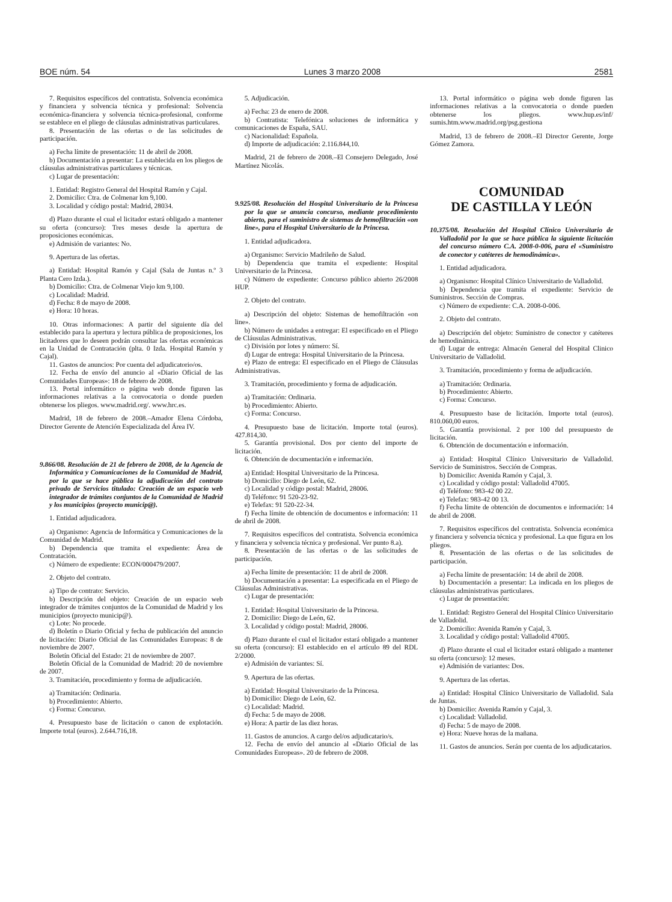BOE núm. 54 Lunes 3 marzo 2008 2581
7. Requisitos específicos del contratista. Solvencia económica y financiera y solvencia técnica y profesional: Solvencia económica-financiera y solvencia técnica-profesional, conforme se establece en el pliego de cláusulas administrativas particulares.
8. Presentación de las ofertas o de las solicitudes de participación.
a) Fecha límite de presentación: 11 de abril de 2008.
b) Documentación a presentar: La establecida en los pliegos de cláusulas administrativas particulares y técnicas.
c) Lugar de presentación:
1. Entidad: Registro General del Hospital Ramón y Cajal.
2. Domicilio: Ctra. de Colmenar km 9,100.
3. Localidad y código postal: Madrid, 28034.
d) Plazo durante el cual el licitador estará obligado a mantener su oferta (concurso): Tres meses desde la apertura de proposiciones económicas.
e) Admisión de variantes: No.
9. Apertura de las ofertas.
a) Entidad: Hospital Ramón y Cajal (Sala de Juntas n.º 3 Planta Cero Izda.).
b) Domicilio: Ctra. de Colmenar Viejo km 9,100.
c) Localidad: Madrid.
d) Fecha: 8 de mayo de 2008.
e) Hora: 10 horas.
10. Otras informaciones: A partir del siguiente día del establecido para la apertura y lectura pública de proposiciones, los licitadores que lo deseen podrán consultar las ofertas económicas en la Unidad de Contratación (plta. 0 Izda. Hospital Ramón y Cajal).
11. Gastos de anuncios: Por cuenta del adjudicatorio/os.
12. Fecha de envío del anuncio al «Diario Oficial de las Comunidades Europeas»: 18 de febrero de 2008.
13. Portal informático o página web donde figuren las informaciones relativas a la convocatoria o donde pueden obtenerse los pliegos. www.madrid.org/. www.hrc.es.
Madrid, 18 de febrero de 2008.–Amador Elena Córdoba, Director Gerente de Atención Especializada del Área IV.
9.866/08. Resolución de 21 de febrero de 2008, de la Agencia de Informática y Comunicaciones de la Comunidad de Madrid, por la que se hace pública la adjudicación del contrato privado de Servicios titulado: Creación de un espacio web integrador de trámites conjuntos de la Comunidad de Madrid y los municipios (proyecto municip@).
1. Entidad adjudicadora.
a) Organismo: Agencia de Informática y Comunicaciones de la Comunidad de Madrid.
b) Dependencia que tramita el expediente: Área de Contratación.
c) Número de expediente: ECON/000479/2007.
2. Objeto del contrato.
a) Tipo de contrato: Servicio.
b) Descripción del objeto: Creación de un espacio web integrador de trámites conjuntos de la Comunidad de Madrid y los municipios (proyecto municip@).
c) Lote: No procede.
d) Boletín o Diario Oficial y fecha de publicación del anuncio de licitación: Diario Oficial de las Comunidades Europeas: 8 de noviembre de 2007.
Boletín Oficial del Estado: 21 de noviembre de 2007.
Boletín Oficial de la Comunidad de Madrid: 20 de noviembre de 2007.
3. Tramitación, procedimiento y forma de adjudicación.
a) Tramitación: Ordinaria.
b) Procedimiento: Abierto.
c) Forma: Concurso.
4. Presupuesto base de licitación o canon de explotación. Importe total (euros). 2.644.716,18.
5. Adjudicación.
a) Fecha: 23 de enero de 2008.
b) Contratista: Telefónica soluciones de informática y comunicaciones de España, SAU.
c) Nacionalidad: Española.
d) Importe de adjudicación: 2.116.844,10.
Madrid, 21 de febrero de 2008.–El Consejero Delegado, José Martínez Nicolás.
9.925/08. Resolución del Hospital Universitario de la Princesa por la que se anuncia concurso, mediante procedimiento abierto, para el suministro de sistemas de hemofiltración «on line», para el Hospital Universitario de la Princesa.
1. Entidad adjudicadora.
a) Organismo: Servicio Madrileño de Salud.
b) Dependencia que tramita el expediente: Hospital Universitario de la Princesa.
c) Número de expediente: Concurso público abierto 26/2008 HUP.
2. Objeto del contrato.
a) Descripción del objeto: Sistemas de hemofiltración «on line».
b) Número de unidades a entregar: El especificado en el Pliego de Cláusulas Administrativas.
c) División por lotes y número: Sí.
d) Lugar de entrega: Hospital Universitario de la Princesa.
e) Plazo de entrega: El especificado en el Pliego de Cláusulas Administrativas.
3. Tramitación, procedimiento y forma de adjudicación.
a) Tramitación: Ordinaria.
b) Procedimiento: Abierto.
c) Forma: Concurso.
4. Presupuesto base de licitación. Importe total (euros). 427.814,30.
5. Garantía provisional. Dos por ciento del importe de licitación.
6. Obtención de documentación e información.
a) Entidad: Hospital Universitario de la Princesa.
b) Domicilio: Diego de León, 62.
c) Localidad y código postal: Madrid, 28006.
d) Teléfono: 91 520-23-92.
e) Telefax: 91 520-22-34.
f) Fecha límite de obtención de documentos e información: 11 de abril de 2008.
7. Requisitos específicos del contratista. Solvencia económica y financiera y solvencia técnica y profesional. Ver punto 8.a).
8. Presentación de las ofertas o de las solicitudes de participación.
a) Fecha límite de presentación: 11 de abril de 2008.
b) Documentación a presentar: La especificada en el Pliego de Cláusulas Administrativas.
c) Lugar de presentación:
1. Entidad: Hospital Universitario de la Princesa.
2. Domicilio: Diego de León, 62.
3. Localidad y código postal: Madrid, 28006.
d) Plazo durante el cual el licitador estará obligado a mantener su oferta (concurso): El establecido en el artículo 89 del RDL 2/2000.
e) Admisión de variantes: Sí.
9. Apertura de las ofertas.
a) Entidad: Hospital Universitario de la Princesa.
b) Domicilio: Diego de León, 62.
c) Localidad: Madrid.
d) Fecha: 5 de mayo de 2008.
e) Hora: A partir de las diez horas.
11. Gastos de anuncios. A cargo del/os adjudicatario/s.
12. Fecha de envío del anuncio al «Diario Oficial de las Comunidades Europeas». 20 de febrero de 2008.
13. Portal informático o página web donde figuren las informaciones relativas a la convocatoria o donde pueden obtenerse los pliegos. www.hup.es/inf/ sumis.htm.www.madrid.org/psg.gestiona
Madrid, 13 de febrero de 2008.–El Director Gerente, Jorge Gómez Zamora.
COMUNIDAD
DE CASTILLA Y LEÓN
10.375/08. Resolución del Hospital Clínico Universitario de Valladolid por la que se hace pública la siguiente licitación del concurso número C.A. 2008-0-006, para el «Suministro de conector y catéteres de hemodinámica».
1. Entidad adjudicadora.
a) Organismo: Hospital Clínico Universitario de Valladolid.
b) Dependencia que tramita el expediente: Servicio de Suministros. Sección de Compras.
c) Número de expediente: C.A. 2008-0-006.
2. Objeto del contrato.
a) Descripción del objeto: Suministro de conector y catéteres de hemodinámica.
d) Lugar de entrega: Almacén General del Hospital Clinico Universitario de Valladolid.
3. Tramitación, procedimiento y forma de adjudicación.
a) Tramitación: Ordinaria.
b) Procedimiento: Abierto.
c) Forma: Concurso.
4. Presupuesto base de licitación. Importe total (euros). 810.060,00 euros.
5. Garantía provisional. 2 por 100 del presupuesto de licitación.
6. Obtención de documentación e información.
a) Entidad: Hospital Clínico Universitario de Valladolid. Servicio de Suministros. Sección de Compras.
b) Domicilio: Avenida Ramón y Cajal, 3.
c) Localidad y código postal: Valladolid 47005.
d) Teléfono: 983-42 00 22.
e) Telefax: 983-42 00 13.
f) Fecha límite de obtención de documentos e información: 14 de abril de 2008.
7. Requisitos específicos del contratista. Solvencia económica y financiera y solvencia técnica y profesional. La que figura en los pliegos.
8. Presentación de las ofertas o de las solicitudes de participación.
a) Fecha límite de presentación: 14 de abril de 2008.
b) Documentación a presentar: La indicada en los pliegos de cláusulas administrativas particulares.
c) Lugar de presentación:
1. Entidad: Registro General del Hospital Clínico Universitario de Valladolid.
2. Domicilio: Avenida Ramón y Cajal, 3.
3. Localidad y código postal: Valladolid 47005.
d) Plazo durante el cual el licitador estará obligado a mantener su oferta (concurso): 12 meses.
e) Admisión de variantes: Dos.
9. Apertura de las ofertas.
a) Entidad: Hospital Clínico Universitario de Valladolid. Sala de Juntas.
b) Domicilio: Avenida Ramón y Cajal, 3.
c) Localidad: Valladolid.
d) Fecha: 5 de mayo de 2008.
e) Hora: Nueve horas de la mañana.
11. Gastos de anuncios. Serán por cuenta de los adjudicatarios.